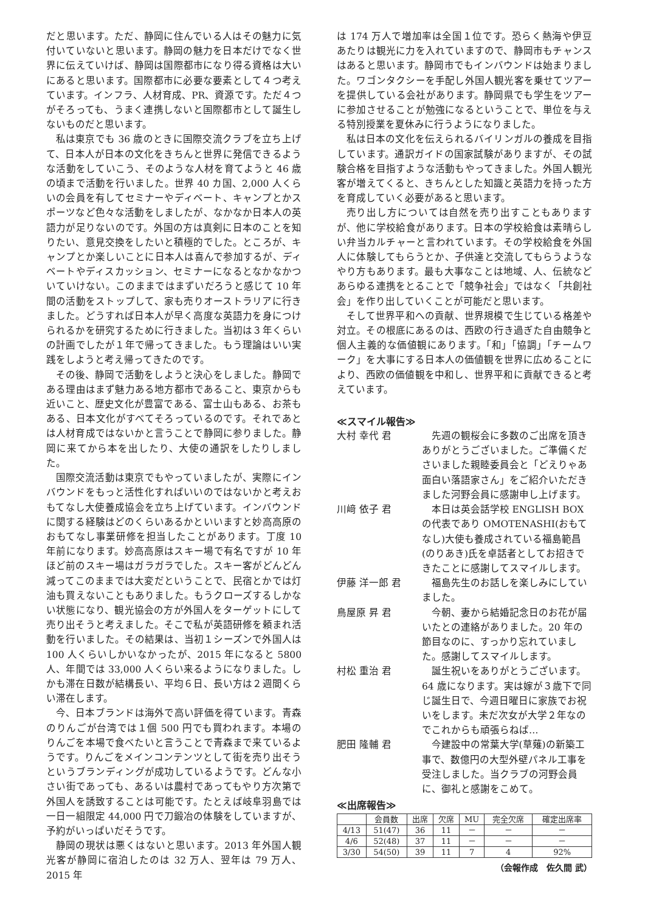だと思います。ただ、静岡に住んでいる人はその魅力に気付いていないと思います。静岡の魅力を日本だけでなく世界に伝えていけば、静岡は国際都市になり得る資格は大いにあると思います。国際都市に必要な要素として４つ考えています。インフラ、人材育成、PR、資源です。ただ４つがそろっても、うまく連携しないと国際都市として誕生しないものだと思います。
私は東京でも 36 歳のときに国際交流クラブを立ち上げて、日本人が日本の文化をきちんと世界に発信できるような活動をしていこう、そのような人材を育てようと 46 歳の頃まで活動を行いました。世界 40 カ国、2,000 人くらいの会員を有してセミナーやディベート、キャンプとかスポーツなど色々な活動をしましたが、なかなか日本人の英語力が足りないのです。外国の方は真剣に日本のことを知りたい、意見交換をしたいと積極的でした。ところが、キャンプとか楽しいことに日本人は喜んで参加するが、ディベートやディスカッション、セミナーになるとなかなかついていけない。このままではまずいだろうと感じて 10 年間の活動をストップして、家も売りオーストラリアに行きました。どうすれば日本人が早く高度な英語力を身につけられるかを研究するために行きました。当初は３年くらいの計画でしたが１年で帰ってきました。もう理論はいい実践をしようと考え帰ってきたのです。
その後、静岡で活動をしようと決心をしました。静岡である理由はまず魅力ある地方都市であること、東京からも近いこと、歴史文化が豊富である、富士山もある、お茶もある、日本文化がすべてそろっているのです。それであとは人材育成ではないかと言うことで静岡に参りました。静岡に来てから本を出したり、大使の通訳をしたりしました。
国際交流活動は東京でもやっていましたが、実際にインバウンドをもっと活性化すればいいのではないかと考えおもてなし大使養成協会を立ち上げています。インバウンドに関する経験はどのくらいあるかといいますと妙高高原のおもてなし事業研修を担当したことがあります。丁度 10 年前になります。妙高高原はスキー場で有名ですが 10 年ほど前のスキー場はガラガラでした。スキー客がどんどん減ってこのままでは大変だということで、民宿とかでは灯油も買えないこともありました。もうクローズするしかない状態になり、観光協会の方が外国人をターゲットにして売り出そうと考えました。そこで私が英語研修を頼まれ活動を行いました。その結果は、当初１シーズンで外国人は 100 人くらいしかいなかったが、2015 年になると 5800 人、年間では 33,000 人くらい来るようになりました。しかも滞在日数が結構長い、平均６日、長い方は２週間くらい滞在します。
今、日本ブランドは海外で高い評価を得ています。青森のりんごが台湾では１個 500 円でも買われます。本場のりんごを本場で食べたいと言うことで青森まで来ているようです。りんごをメインコンテンツとして街を売り出そうというブランディングが成功しているようです。どんな小さい街であっても、あるいは農村であってもやり方次第で外国人を誘致することは可能です。たとえば岐阜羽島では一日一組限定 44,000 円で刀鍛冶の体験をしていますが、予約がいっぱいだそうです。
静岡の現状は悪くはないと思います。2013 年外国人観光客が静岡に宿泊したのは 32 万人、翌年は 79 万人、2015 年
は 174 万人で増加率は全国１位です。恐らく熱海や伊豆あたりは観光に力を入れていますので、静岡市もチャンスはあると思います。静岡市でもインバウンドは始まりました。ワゴンタクシーを手配し外国人観光客を乗せてツアーを提供している会社があります。静岡県でも学生をツアーに参加させることが勉強になるということで、単位を与える特別授業を夏休みに行うようになりました。
私は日本の文化を伝えられるバイリンガルの養成を目指しています。通訳ガイドの国家試験がありますが、その試験合格を目指すような活動もやってきました。外国人観光客が増えてくると、きちんとした知識と英語力を持った方を育成していく必要があると思います。
売り出し方については自然を売り出すこともありますが、他に学校給食があります。日本の学校給食は素晴らしい弁当カルチャーと言われています。その学校給食を外国人に体験してもらうとか、子供達と交流してもらうようなやり方もあります。最も大事なことは地域、人、伝統などあらゆる連携をとることで「競争社会」ではなく「共創社会」を作り出していくことが可能だと思います。
そして世界平和への貢献、世界規模で生じている格差や対立。その根底にあるのは、西欧の行き過ぎた自由競争と個人主義的な価値観にあります。「和」「協調」「チームワーク」を大事にする日本人の価値観を世界に広めることにより、西欧の価値観を中和し、世界平和に貢献できると考えています。
≪スマイル報告≫
大村 幸代 君 先週の観桜会に多数のご出席を頂きありがとうございました。ご準備くださいました親睦委員会と「どえりゃあ面白い落語家さん」をご紹介いただきました河野会員に感謝申し上げます。
川﨑 依子 君 本日は英会話学校 ENGLISH BOX の代表であり OMOTENASHI(おもてなし)大使も養成されている福島範昌(のりあき)氏を卓話者としてお招きできたことに感謝してスマイルします。
伊藤 洋一郎 君 福島先生のお話しを楽しみにしていました。
鳥屋原 昇 君 今朝、妻から結婚記念日のお花が届いたとの連絡がありました。20 年の節目なのに、すっかり忘れていました。感謝してスマイルします。
村松 重治 君 誕生祝いをありがとうございます。64 歳になります。実は嫁が３歳下で同じ誕生日で、今週日曜日に家族でお祝いをします。未だ次女が大学２年なのでこれからも頑張らねば…
肥田 隆輔 君 今建設中の常葉大学(草薙)の新築工事で、数億円の大型外壁パネル工事を受注しました。当クラブの河野会員に、御礼と感謝をこめて。
≪出席報告≫
| | 会員数 | 出席 | 欠席 | MU | 完全欠席 | 確定出席率 |
| --- | --- | --- | --- | --- | --- | --- |
| 4/13 | 51(47) | 36 | 11 | － | － | － |
| 4/6 | 52(48) | 37 | 11 | － | － | － |
| 3/30 | 54(50) | 39 | 11 | 7 | 4 | 92% |
（会報作成　佐久間 武）